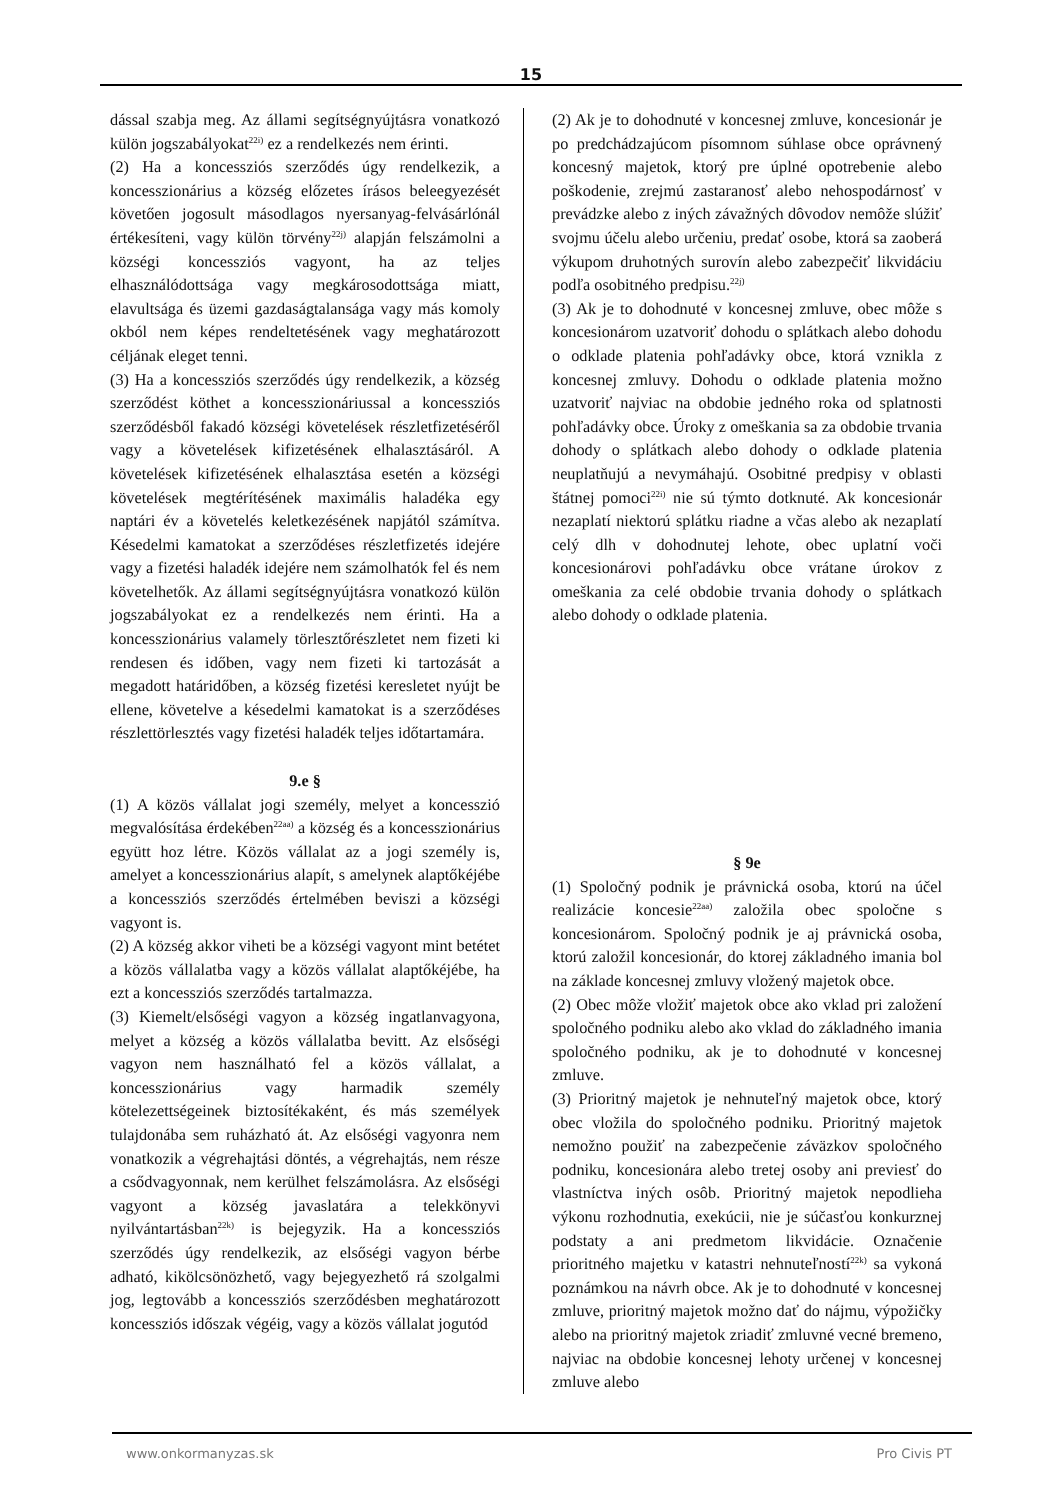15
dással szabja meg. Az állami segítségnyújtásra vonatkozó külön jogszabályokat<sup>22i)</sup> ez a rendelkezés nem érinti.
(2) Ha a koncessziós szerződés úgy rendelkezik, a koncesszionárius a község előzetes írásos beleegyezését követően jogosult másodlagos nyersanyag-felvásárlónál értékesíteni, vagy külön törvény<sup>22j)</sup> alapján felszámolni a községi koncessziós vagyont, ha az teljes elhasználódottsága vagy megkárosodottsága miatt, elavultsága és üzemi gazdaságtalansága vagy más komoly okból nem képes rendeltetésének vagy meghatározott céljának eleget tenni.
(3) Ha a koncessziós szerződés úgy rendelkezik, a község szerződést köthet a koncesszionáriussal a koncessziós szerződésből fakadó községi követelések részletfizetéséről vagy a követelések kifizetésének elhalasztásáról. A követelések kifizetésének elhalasztása esetén a községi követelések megtérítésének maximális haladéka egy naptári év a követelés keletkezésének napjától számítva. Késedelmi kamatokat a szerződéses részletfizetés idejére vagy a fizetési haladék idejére nem számolhatók fel és nem követelhetők. Az állami segítségnyújtásra vonatkozó külön jogszabályokat ez a rendelkezés nem érinti. Ha a koncesszionárius valamely törlesztőrészletet nem fizeti ki rendesen és időben, vagy nem fizeti ki tartozását a megadott határidőben, a község fizetési keresletet nyújt be ellene, követelve a késedelmi kamatokat is a szerződéses részlettörlesztés vagy fizetési haladék teljes időtartamára.
9.e §
(1) A közös vállalat jogi személy, melyet a koncesszió megvalósítása érdekében<sup>22aa)</sup> a község és a koncesszionárius együtt hoz létre. Közös vállalat az a jogi személy is, amelyet a koncesszionárius alapít, s amelynek alaptőkéjébe a koncessziós szerződés értelmében beviszi a községi vagyont is.
(2) A község akkor viheti be a községi vagyont mint betétet a közös vállalatba vagy a közös vállalat alaptőkéjébe, ha ezt a koncessziós szerződés tartalmazza.
(3) Kiemelt/elsőségi vagyon a község ingatlanvagyona, melyet a község a közös vállalatba bevitt. Az elsőségi vagyon nem használható fel a közös vállalat, a koncesszionárius vagy harmadik személy kötelezettségeinek biztosítékaként, és más személyek tulajdonába sem ruházható át. Az elsőségi vagyonra nem vonatkozik a végrehajtási döntés, a végrehajtás, nem része a csődvagyonnak, nem kerülhet felszámolásra. Az elsőségi vagyont a község javaslatára a telekkönyvi nyilvántartásban<sup>22k)</sup> is bejegyzik. Ha a koncessziós szerződés úgy rendelkezik, az elsőségi vagyon bérbe adható, kikölcsönözhető, vagy bejegyezhető rá szolgalmi jog, legtovább a koncessziós szerződésben meghatározott koncessziós időszak végéig, vagy a közös vállalat jogutód
(2) Ak je to dohodnuté v koncesnej zmluve, koncesionár je po predchádzajúcom písomnom súhlase obce oprávnený koncesný majetok, ktorý pre úplné opotrebenie alebo poškodenie, zrejmú zastaranosť alebo nehospodárnosť v prevádzke alebo z iných závažných dôvodov nemôže slúžiť svojmu účelu alebo určeniu, predať osobe, ktorá sa zaoberá výkupom druhotných surovín alebo zabezpečiť likvidáciu podľa osobitného predpisu.<sup>22j)</sup>
(3) Ak je to dohodnuté v koncesnej zmluve, obec môže s koncesionárom uzatvoriť dohodu o splátkach alebo dohodu o odklade platenia pohľadávky obce, ktorá vznikla z koncesnej zmluvy. Dohodu o odklade platenia možno uzatvoriť najviac na obdobie jedného roka od splatnosti pohľadávky obce. Úroky z omeškania sa za obdobie trvania dohody o splátkach alebo dohody o odklade platenia neuplatňujú a nevymáhajú. Osobitné predpisy v oblasti štátnej pomoci<sup>22i)</sup> nie sú týmto dotknuté. Ak koncesionár nezaplatí niektorú splátku riadne a včas alebo ak nezaplatí celý dlh v dohodnutej lehote, obec uplatní voči koncesionárovi pohľadávku obce vrátane úrokov z omeškania za celé obdobie trvania dohody o splátkach alebo dohody o odklade platenia.
§ 9e
(1) Spoločný podnik je právnická osoba, ktorú na účel realizácie koncesie<sup>22aa)</sup> založila obec spoločne s koncesionárom. Spoločný podnik je aj právnická osoba, ktorú založil koncesionár, do ktorej základného imania bol na základe koncesnej zmluvy vložený majetok obce.
(2) Obec môže vložiť majetok obce ako vklad pri založení spoločného podniku alebo ako vklad do základného imania spoločného podniku, ak je to dohodnuté v koncesnej zmluve.
(3) Prioritný majetok je nehnuteľný majetok obce, ktorý obec vložila do spoločného podniku. Prioritný majetok nemožno použiť na zabezpečenie záväzkov spoločného podniku, koncesionára alebo tretej osoby ani previesť do vlastníctva iných osôb. Prioritný majetok nepodlieha výkonu rozhodnutia, exekúcii, nie je súčasťou konkurznej podstaty a ani predmetom likvidácie. Označenie prioritného majetku v katastri nehnuteľností<sup>22k)</sup> sa vykoná poznámkou na návrh obce. Ak je to dohodnuté v koncesnej zmluve, prioritný majetok možno dať do nájmu, výpožičky alebo na prioritný majetok zriadiť zmluvné vecné bremeno, najviac na obdobie koncesnej lehoty určenej v koncesnej zmluve alebo
www.onkormanyzas.sk Pro Civis PT